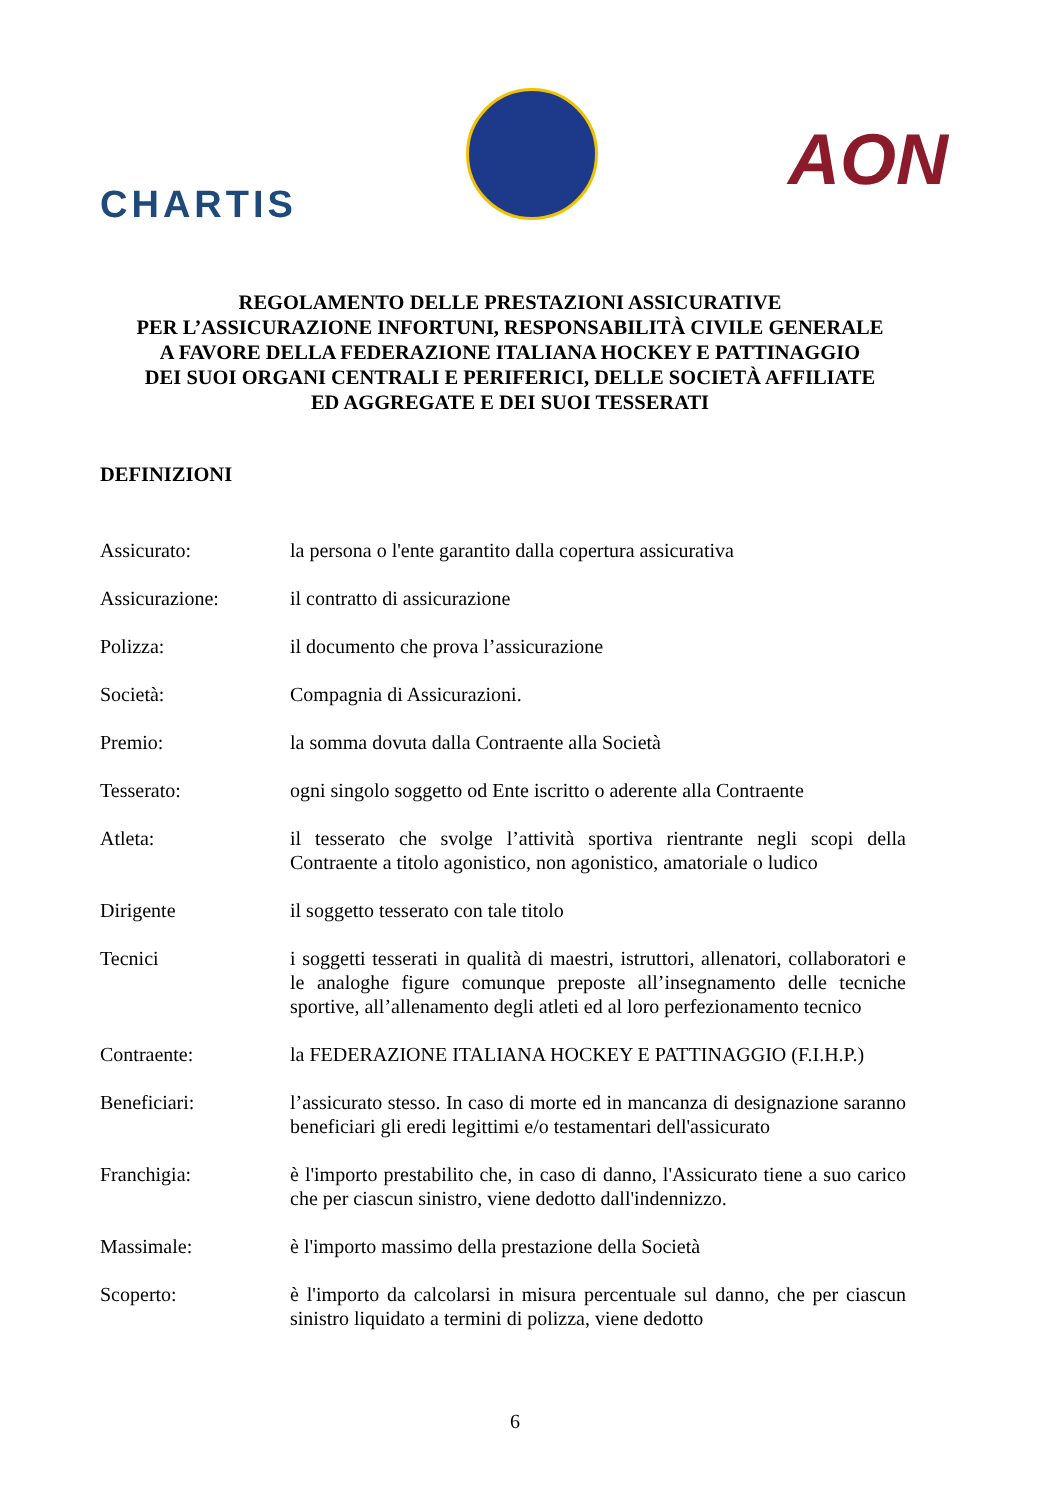CHARTIS
AON
REGOLAMENTO DELLE PRESTAZIONI ASSICURATIVE
PER L’ASSICURAZIONE INFORTUNI, RESPONSABILITÀ CIVILE GENERALE
A FAVORE DELLA FEDERAZIONE ITALIANA HOCKEY E PATTINAGGIO
DEI SUOI ORGANI CENTRALI E PERIFERICI, DELLE SOCIETÀ AFFILIATE
ED AGGREGATE E DEI SUOI TESSERATI
DEFINIZIONI
Assicurato: la persona o l'ente garantito dalla copertura assicurativa
Assicurazione: il contratto di assicurazione
Polizza: il documento che prova l’assicurazione
Società: Compagnia di Assicurazioni.
Premio: la somma dovuta dalla Contraente alla Società
Tesserato: ogni singolo soggetto od Ente iscritto o aderente alla Contraente
Atleta: il tesserato che svolge l’attività sportiva rientrante negli scopi della Contraente a titolo agonistico, non agonistico, amatoriale o ludico
Dirigente il soggetto tesserato con tale titolo
Tecnici i soggetti tesserati in qualità di maestri, istruttori, allenatori, collaboratori e le analoghe figure comunque preposte all’insegnamento delle tecniche sportive, all’allenamento degli atleti ed al loro perfezionamento tecnico
Contraente: la FEDERAZIONE ITALIANA HOCKEY E PATTINAGGIO (F.I.H.P.)
Beneficiari: l’assicurato stesso. In caso di morte ed in mancanza di designazione saranno beneficiari gli eredi legittimi e/o testamentari dell'assicurato
Franchigia: è l'importo prestabilito che, in caso di danno, l'Assicurato tiene a suo carico che per ciascun sinistro, viene dedotto dall'indennizzo.
Massimale: è l'importo massimo della prestazione della Società
Scoperto: è l'importo da calcolarsi in misura percentuale sul danno, che per ciascun sinistro liquidato a termini di polizza, viene dedotto
6